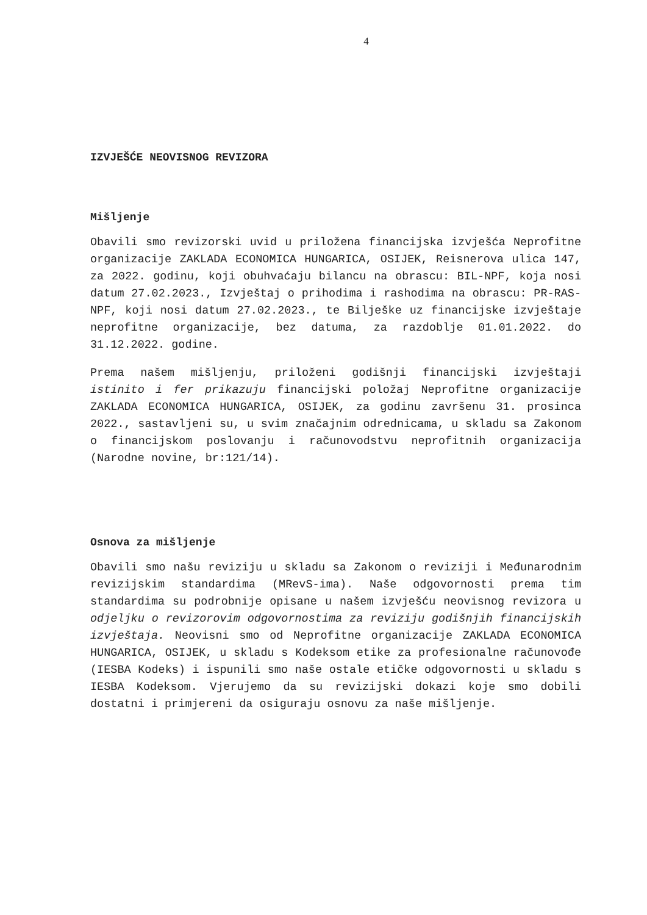4
IZVJEŠĆE NEOVISNOG REVIZORA
Mišljenje
Obavili smo revizorski uvid u priložena financijska izvješća Neprofitne organizacije ZAKLADA ECONOMICA HUNGARICA, OSIJEK, Reisnerova ulica 147, za 2022. godinu, koji obuhvaćaju bilancu na obrascu: BIL-NPF, koja nosi datum 27.02.2023., Izvještaj o prihodima i rashodima na obrascu: PR-RAS-NPF, koji nosi datum 27.02.2023., te Bilješke uz financijske izvještaje neprofitne organizacije, bez datuma, za razdoblje 01.01.2022. do 31.12.2022. godine.
Prema našem mišljenju, priloženi godišnji financijski izvještaji istinito i fer prikazuju financijski položaj Neprofitne organizacije ZAKLADA ECONOMICA HUNGARICA, OSIJEK, za godinu završenu 31. prosinca 2022., sastavljeni su, u svim značajnim odrednicama, u skladu sa Zakonom o financijskom poslovanju i računovodstvu neprofitnih organizacija (Narodne novine, br:121/14).
Osnova za mišljenje
Obavili smo našu reviziju u skladu sa Zakonom o reviziji i Međunarodnim revizijskim standardima (MRevS-ima). Naše odgovornosti prema tim standardima su podrobnije opisane u našem izvješću neovisnog revizora u odjeljku o revizorovim odgovornostima za reviziju godišnjih financijskih izvještaja. Neovisni smo od Neprofitne organizacije ZAKLADA ECONOMICA HUNGARICA, OSIJEK, u skladu s Kodeksom etike za profesionalne računovođe (IESBA Kodeks) i ispunili smo naše ostale etičke odgovornosti u skladu s IESBA Kodeksom. Vjerujemo da su revizijski dokazi koje smo dobili dostatni i primjereni da osiguraju osnovu za naše mišljenje.